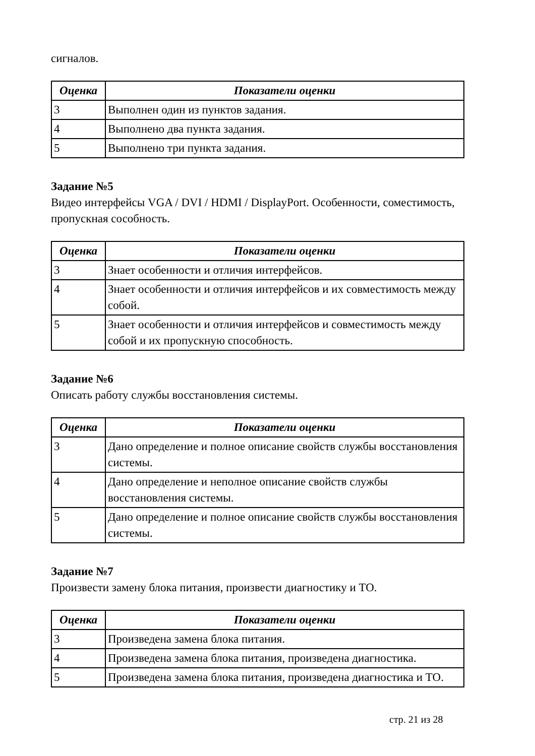сигналов.
| Оценка | Показатели оценки |
| --- | --- |
| 3 | Выполнен один из пунктов задания. |
| 4 | Выполнено два пункта задания. |
| 5 | Выполнено три пункта задания. |
Задание №5
Видео интерфейсы VGA / DVI / HDMI / DisplayPort. Особенности, соместимость, пропускная сособность.
| Оценка | Показатели оценки |
| --- | --- |
| 3 | Знает особенности и отличия интерфейсов. |
| 4 | Знает особенности и отличия интерфейсов и их совместимость между собой. |
| 5 | Знает особенности и отличия интерфейсов и совместимость между собой и их пропускную способность. |
Задание №6
Описать работу службы восстановления системы.
| Оценка | Показатели оценки |
| --- | --- |
| 3 | Дано определение и полное описание свойств службы восстановления системы. |
| 4 | Дано определение и неполное описание свойств службы восстановления системы. |
| 5 | Дано определение и полное описание свойств службы восстановления системы. |
Задание №7
Произвести замену блока питания, произвести диагностику и ТО.
| Оценка | Показатели оценки |
| --- | --- |
| 3 | Произведена замена блока питания. |
| 4 | Произведена замена блока питания, произведена диагностика. |
| 5 | Произведена замена блока питания, произведена диагностика и ТО. |
стр. 21 из 28